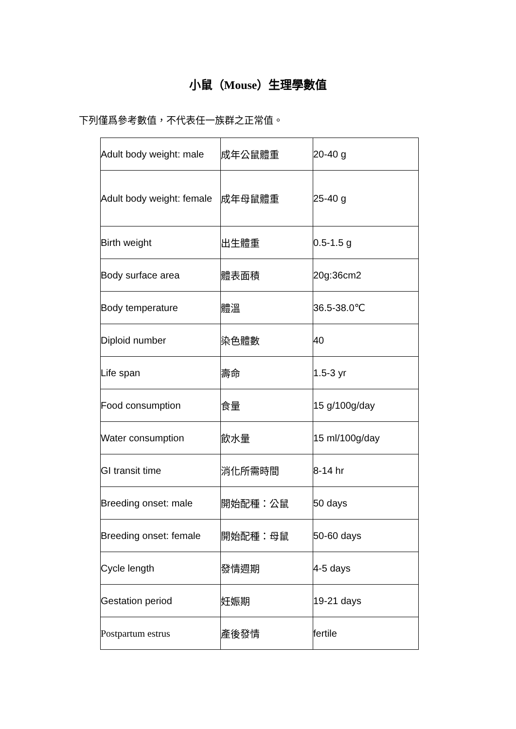小鼠（Mouse）生理學數值
下列僅爲參考數值，不代表任一族群之正常值。
| Adult body weight: male | 成年公鼠體重 | 20-40 g |
| Adult body weight: female | 成年母鼠體重 | 25-40 g |
| Birth weight | 出生體重 | 0.5-1.5 g |
| Body surface area | 體表面積 | 20g:36cm2 |
| Body temperature | 體溫 | 36.5-38.0℃ |
| Diploid number | 染色體數 | 40 |
| Life span | 壽命 | 1.5-3 yr |
| Food consumption | 食量 | 15 g/100g/day |
| Water consumption | 飲水量 | 15 ml/100g/day |
| GI transit time | 消化所需時間 | 8-14 hr |
| Breeding onset: male | 開始配種：公鼠 | 50 days |
| Breeding onset: female | 開始配種：母鼠 | 50-60 days |
| Cycle length | 發情週期 | 4-5 days |
| Gestation period | 妊娠期 | 19-21 days |
| Postpartum estrus | 產後發情 | fertile |